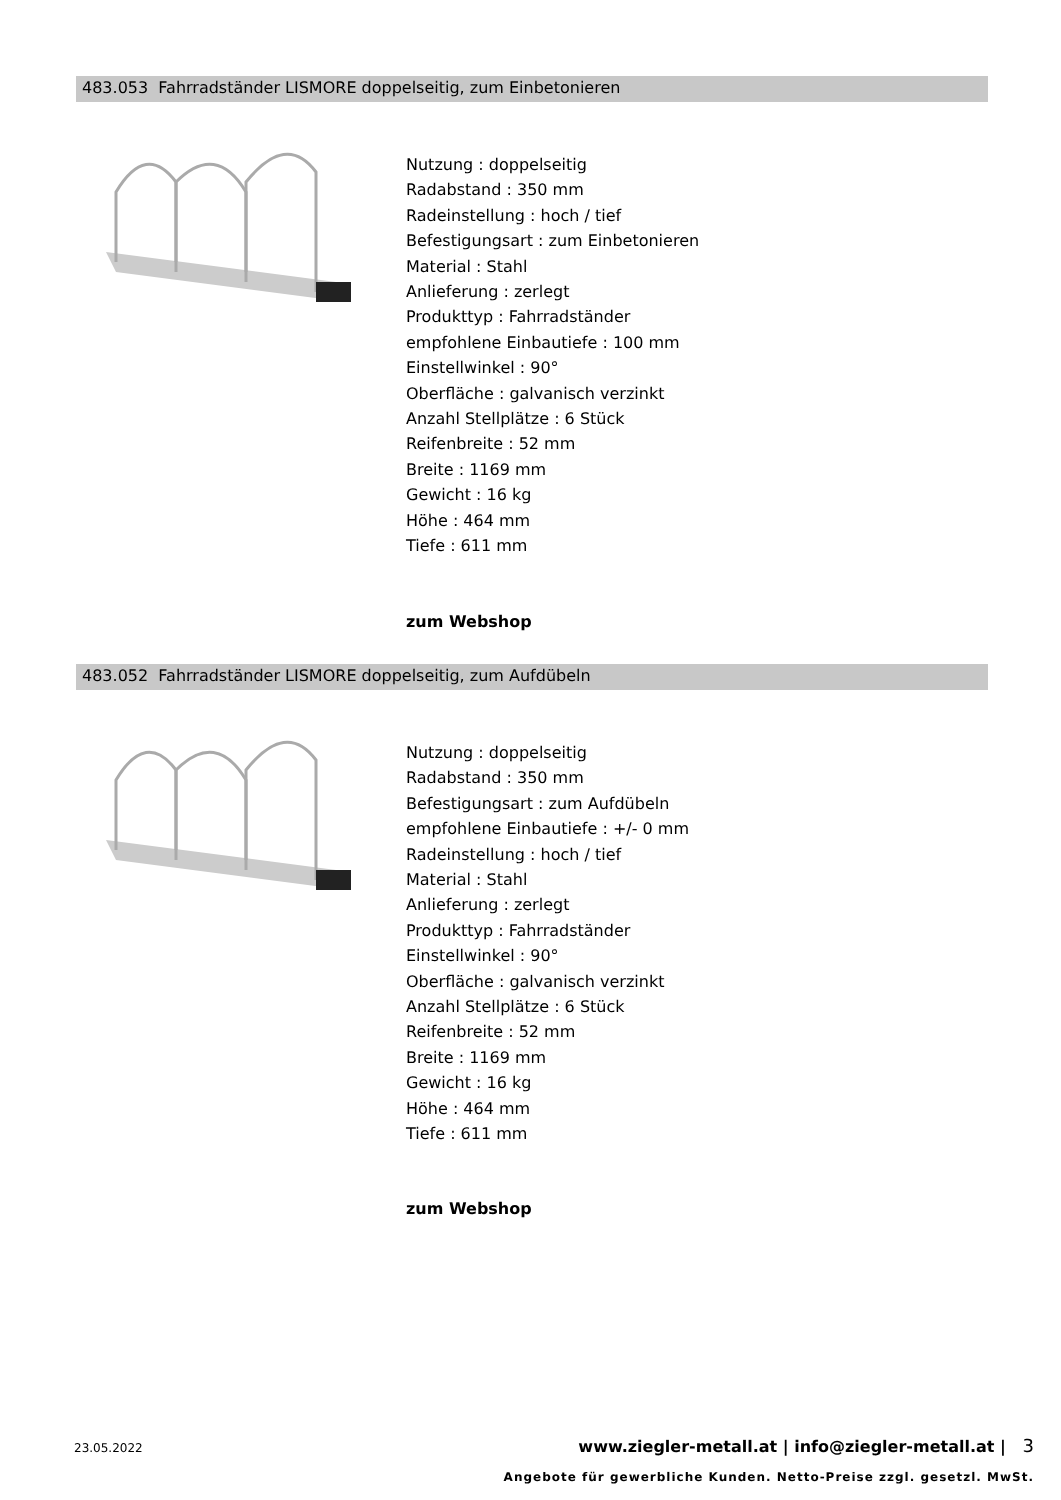483.053 Fahrradständer LISMORE doppelseitig, zum Einbetonieren
Nutzung : doppelseitig
Radabstand : 350 mm
Radeinstellung : hoch / tief
Befestigungsart : zum Einbetonieren
Material : Stahl
Anlieferung : zerlegt
Produkttyp : Fahrradständer
empfohlene Einbautiefe : 100 mm
Einstellwinkel : 90°
Oberfläche : galvanisch verzinkt
Anzahl Stellplätze : 6 Stück
Reifenbreite : 52 mm
Breite : 1169 mm
Gewicht : 16 kg
Höhe : 464 mm
Tiefe : 611 mm
zum Webshop
483.052 Fahrradständer LISMORE doppelseitig, zum Aufdübeln
Nutzung : doppelseitig
Radabstand : 350 mm
Befestigungsart : zum Aufdübeln
empfohlene Einbautiefe : +/- 0 mm
Radeinstellung : hoch / tief
Material : Stahl
Anlieferung : zerlegt
Produkttyp : Fahrradständer
Einstellwinkel : 90°
Oberfläche : galvanisch verzinkt
Anzahl Stellplätze : 6 Stück
Reifenbreite : 52 mm
Breite : 1169 mm
Gewicht : 16 kg
Höhe : 464 mm
Tiefe : 611 mm
zum Webshop
23.05.2022 www.ziegler-metall.at | info@ziegler-metall.at | 3
Angebote für gewerbliche Kunden. Netto-Preise zzgl. gesetzl. MwSt.